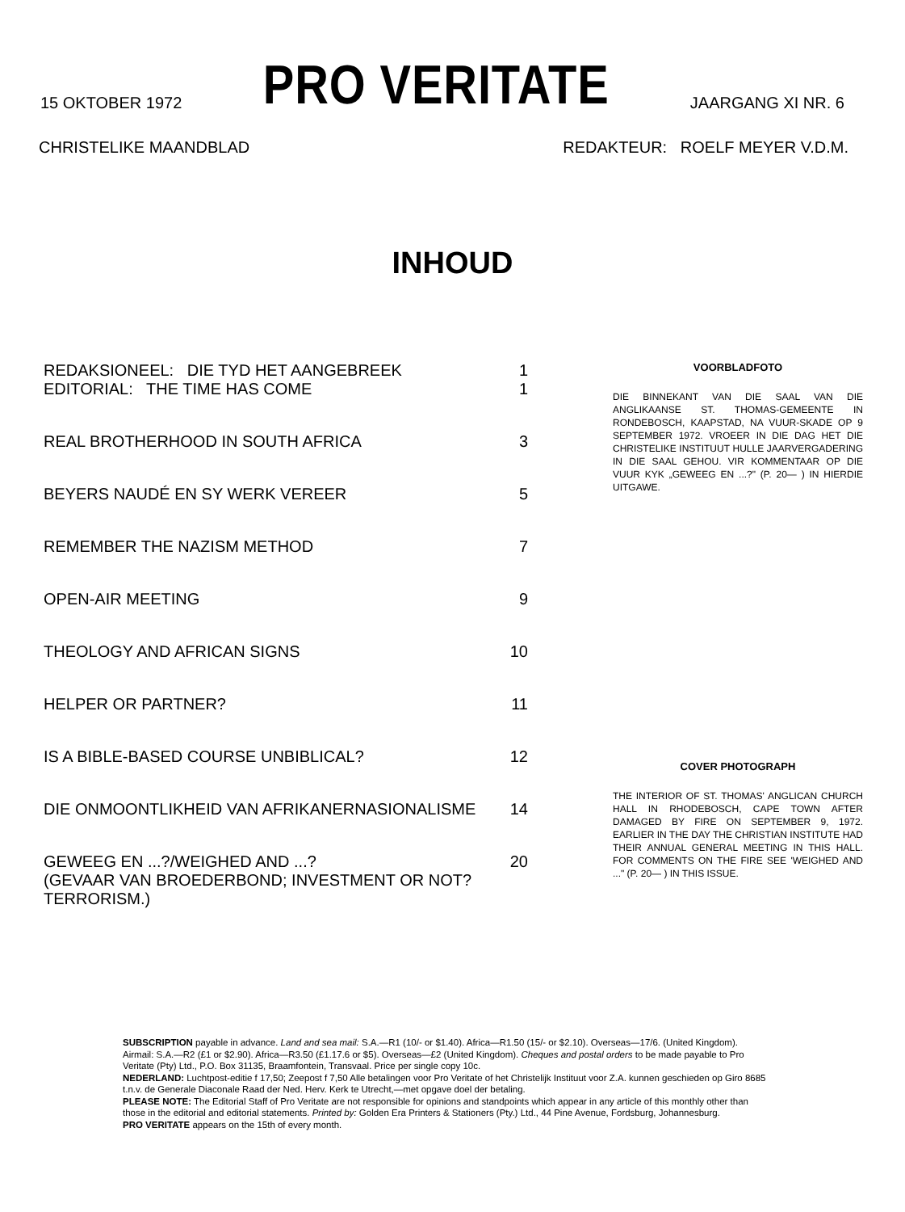15 OKTOBER 1972
PRO VERITATE
JAARGANG XI NR. 6
CHRISTELIKE MAANDBLAD REDAKTEUR: ROELF MEYER V.D.M.
INHOUD
REDAKSIONEEL: DIE TYD HET AANGEBREEK 1
EDITORIAL: THE TIME HAS COME 1
REAL BROTHERHOOD IN SOUTH AFRICA 3
BEYERS NAUDÉ EN SY WERK VEREER 5
REMEMBER THE NAZISM METHOD 7
OPEN-AIR MEETING 9
THEOLOGY AND AFRICAN SIGNS 10
HELPER OR PARTNER? 11
IS A BIBLE-BASED COURSE UNBIBLICAL? 12
DIE ONMOONTLIKHEID VAN AFRIKANERNASIONALISME 14
GEWEEG EN ...?/WEIGHED AND ...? 20
(GEVAAR VAN BROEDERBOND; INVESTMENT OR NOT?
TERRORISM.)
VOORBLADFOTO
DIE BINNEKANT VAN DIE SAAL VAN DIE ANGLIKAANSE ST. THOMAS-GEMEENTE IN RONDEBOSCH, KAAPSTAD, NA VUUR-SKADE OP 9 SEPTEMBER 1972. VROEER IN DIE DAG HET DIE CHRISTELIKE INSTITUUT HULLE JAARVERGADERING IN DIE SAAL GEHOU. VIR KOMMENTAAR OP DIE VUUR KYK „GEWEEG EN ...?" (P. 20— ) IN HIERDIE UITGAWE.
COVER PHOTOGRAPH
THE INTERIOR OF ST. THOMAS' ANGLICAN CHURCH HALL IN RHODEBOSCH, CAPE TOWN AFTER DAMAGED BY FIRE ON SEPTEMBER 9, 1972. EARLIER IN THE DAY THE CHRISTIAN INSTITUTE HAD THEIR ANNUAL GENERAL MEETING IN THIS HALL. FOR COMMENTS ON THE FIRE SEE 'WEIGHED AND ..." (P. 20— ) IN THIS ISSUE.
SUBSCRIPTION payable in advance. Land and sea mail: S.A.—R1 (10/- or $1.40). Africa—R1.50 (15/- or $2.10). Overseas—17/6. (United Kingdom). Airmail: S.A.—R2 (£1 or $2.90). Africa—R3.50 (£1.17.6 or $5). Overseas—£2 (United Kingdom). Cheques and postal orders to be made payable to Pro Veritate (Pty) Ltd., P.O. Box 31135, Braamfontein, Transvaal. Price per single copy 10c.
NEDERLAND: Luchtpost-editie f 17,50; Zeepost f 7,50 Alle betalingen voor Pro Veritate of het Christelijk Instituut voor Z.A. kunnen geschieden op Giro 8685 t.n.v. de Generale Diaconale Raad der Ned. Herv. Kerk te Utrecht,—met opgave doel der betaling.
PLEASE NOTE: The Editorial Staff of Pro Veritate are not responsible for opinions and standpoints which appear in any article of this monthly other than those in the editorial and editorial statements. Printed by: Golden Era Printers & Stationers (Pty.) Ltd., 44 Pine Avenue, Fordsburg, Johannesburg.
PRO VERITATE appears on the 15th of every month.